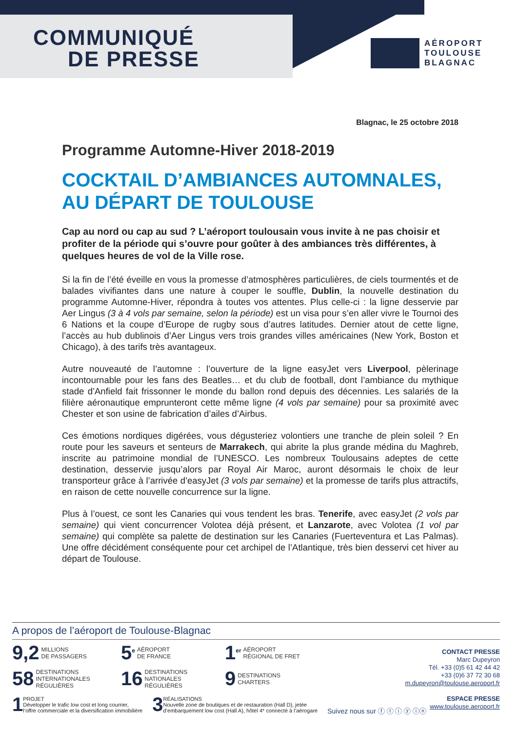COMMUNIQUÉ
DE PRESSE
AÉROPORT
TOULOUSE
BLAGNAC
Blagnac, le 25 octobre 2018
Programme Automne-Hiver 2018-2019
COCKTAIL D’AMBIANCES AUTOMNALES, AU DÉPART DE TOULOUSE
Cap au nord ou cap au sud ? L’aéroport toulousain vous invite à ne pas choisir et profiter de la période qui s’ouvre pour goûter à des ambiances très différentes, à quelques heures de vol de la Ville rose.
Si la fin de l’été éveille en vous la promesse d’atmosphères particulières, de ciels tourmentés et de balades vivifiantes dans une nature à couper le souffle, Dublin, la nouvelle destination du programme Automne-Hiver, répondra à toutes vos attentes. Plus celle-ci : la ligne desservie par Aer Lingus (3 à 4 vols par semaine, selon la période) est un visa pour s’en aller vivre le Tournoi des 6 Nations et la coupe d’Europe de rugby sous d’autres latitudes. Dernier atout de cette ligne, l’accès au hub dublinois d’Aer Lingus vers trois grandes villes américaines (New York, Boston et Chicago), à des tarifs très avantageux.
Autre nouveauté de l’automne : l’ouverture de la ligne easyJet vers Liverpool, pèlerinage incontournable pour les fans des Beatles… et du club de football, dont l’ambiance du mythique stade d’Anfield fait frissonner le monde du ballon rond depuis des décennies. Les salariés de la filière aéronautique emprunteront cette même ligne (4 vols par semaine) pour sa proximité avec Chester et son usine de fabrication d’ailes d’Airbus.
Ces émotions nordiques digérées, vous dégusteriez volontiers une tranche de plein soleil ? En route pour les saveurs et senteurs de Marrakech, qui abrite la plus grande médina du Maghreb, inscrite au patrimoine mondial de l’UNESCO. Les nombreux Toulousains adeptes de cette destination, desservie jusqu’alors par Royal Air Maroc, auront désormais le choix de leur transporteur grâce à l’arrivée d’easyJet (3 vols par semaine) et la promesse de tarifs plus attractifs, en raison de cette nouvelle concurrence sur la ligne.
Plus à l’ouest, ce sont les Canaries qui vous tendent les bras. Tenerife, avec easyJet (2 vols par semaine) qui vient concurrencer Volotea déjà présent, et Lanzarote, avec Volotea (1 vol par semaine) qui complète sa palette de destination sur les Canaries (Fuerteventura et Las Palmas). Une offre décidément conséquente pour cet archipel de l’Atlantique, très bien desservi cet hiver au départ de Toulouse.
A propos de l’aéroport de Toulouse-Blagnac
9,2 MILLIONS
DE PASSAGERS
5<sup>e</sup> AÉROPORT
DE FRANCE
1<sup>er</sup> AÉROPORT
RÉGIONAL DE FRET
58 DESTINATIONS
INTERNATIONALES
RÉGULIÈRES
16 DESTINATIONS
NATIONALES
RÉGULIÈRES
9 DESTINATIONS
CHARTERS
1 PROJET
Développer le trafic low cost et long courrier,
l’offre commerciale et la diversification immobilière
3 RÉALISATIONS
Nouvelle zone de boutiques et de restauration (Hall D), jetée
d’embarquement low cost (Hall A), hôtel 4* connecté à l’aérogare
Suivez nous sur ⓕ ⓣ ⓘ ⓨ ⓘⓝ
CONTACT PRESSE
Marc Dupeyron
Tél. +33 (0)5 61 42 44 42
+33 (0)6 37 72 30 68
m.dupeyron@toulouse.aeroport.fr
ESPACE PRESSE
www.toulouse.aeroport.fr